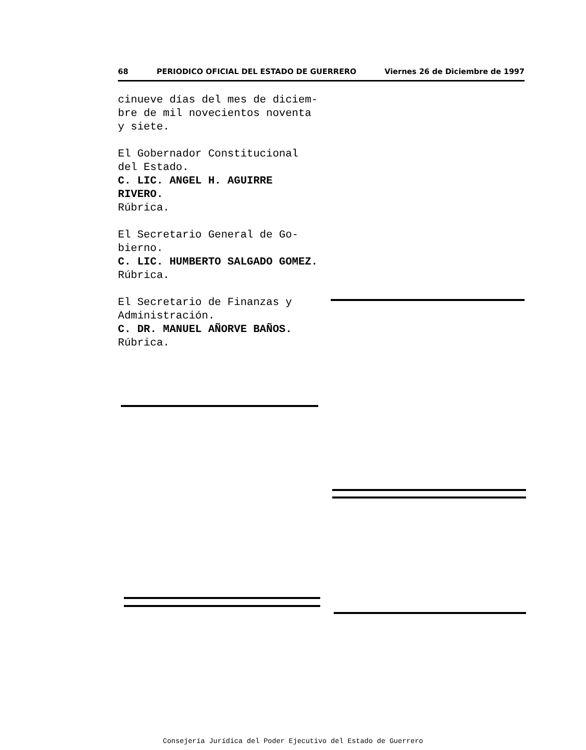68 PERIODICO OFICIAL DEL ESTADO DE GUERRERO Viernes 26 de Diciembre de 1997
cinueve días del mes de diciem-
bre de mil novecientos noventa
y siete.
El Gobernador Constitucional
del Estado.
C. LIC. ANGEL H. AGUIRRE RIVERO.
Rúbrica.
El Secretario General de Go-
bierno.
C. LIC. HUMBERTO SALGADO GOMEZ.
Rúbrica.
El Secretario de Finanzas y
Administración.
C. DR. MANUEL AÑORVE BAÑOS.
Rúbrica.
Consejería Jurídica del Poder Ejecutivo del Estado de Guerrero